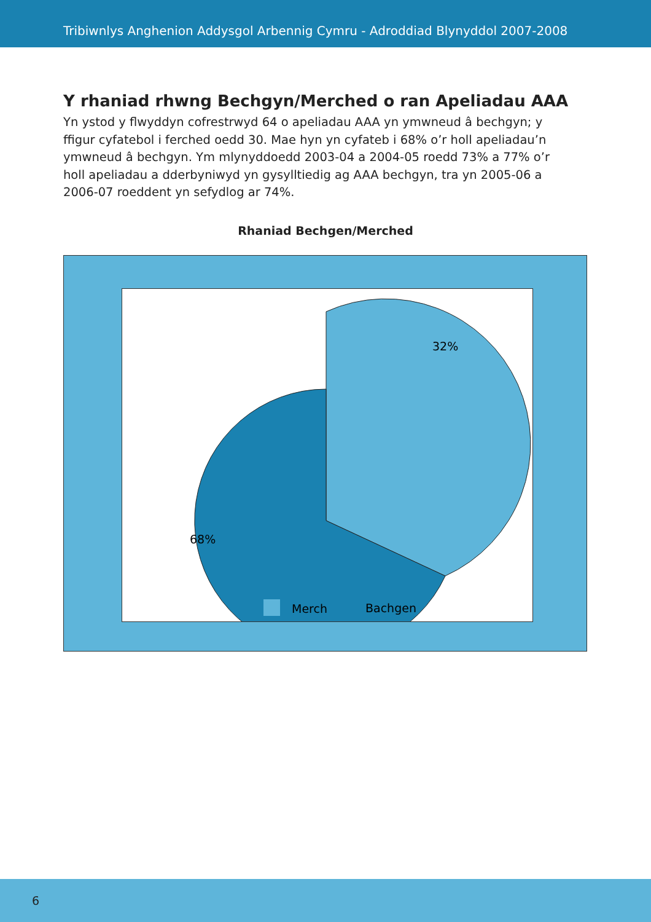Tribiwnlys Anghenion Addysgol Arbennig Cymru - Adroddiad Blynyddol 2007-2008
Y rhaniad rhwng Bechgyn/Merched o ran Apeliadau AAA
Yn ystod y flwyddyn cofrestrwyd 64 o apeliadau AAA yn ymwneud â bechgyn; y ffigur cyfatebol i ferched oedd 30. Mae hyn yn cyfateb i 68% o’r holl apeliadau’n ymwneud â bechgyn. Ym mlynyddoedd 2003-04 a 2004-05 roedd 73% a 77% o’r holl apeliadau a dderbyniwyd yn gysylltiedig ag AAA bechgyn, tra yn 2005-06 a 2006-07 roeddent yn sefydlog ar 74%.
Rhaniad Bechgen/Merched
32%
68%
Merch
Bachgen
6